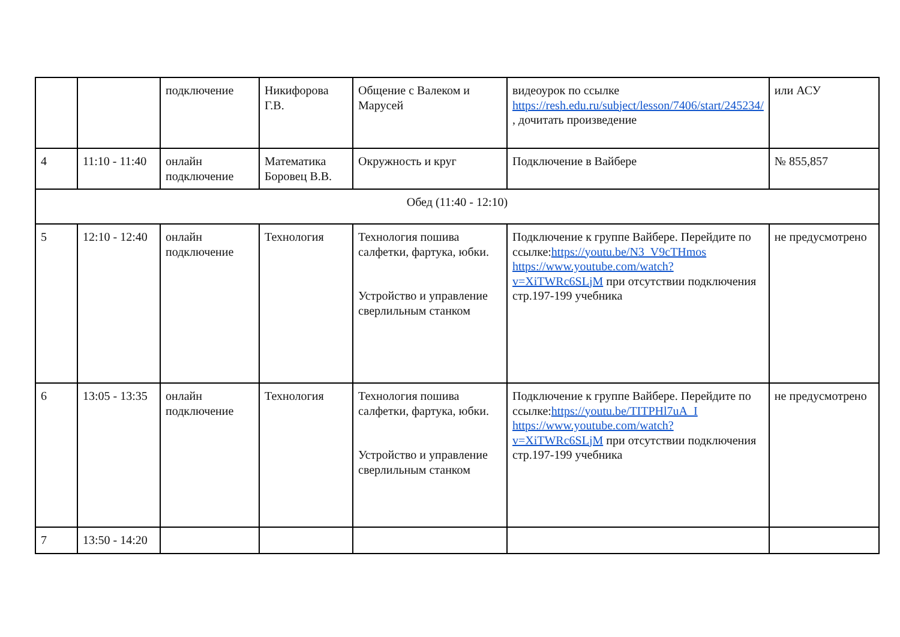| | | подключение | Никифорова Г.В. | Общение с Валеком и Марусей | видеоурок по ссылке https://resh.edu.ru/subject/lesson/7406/start/245234/ , дочитать произведение | или АСУ |
| 4 | 11:10 - 11:40 | онлайн подключение | Математика Боровец В.В. | Окружность и круг | Подключение в Вайбере | № 855,857 |
| Обед (11:40 - 12:10) | | | | | | |
| 5 | 12:10 - 12:40 | онлайн подключение | Технология | Технология пошива салфетки, фартука, юбки. Устройство и управление сверлильным станком | Подключение к группе Вайбере. Перейдите по ссылке: https://youtu.be/N3_V9cTHmos https://www.youtube.com/watch?v=XiTWRc6SLjM при отсутствии подключения стр.197-199 учебника | не предусмотрено |
| 6 | 13:05 - 13:35 | онлайн подключение | Технология | Технология пошива салфетки, фартука, юбки. Устройство и управление сверлильным станком | Подключение к группе Вайбере. Перейдите по ссылке: https://youtu.be/TITPHl7uA_I https://www.youtube.com/watch?v=XiTWRc6SLjM при отсутствии подключения стр.197-199 учебника | не предусмотрено |
| 7 | 13:50 - 14:20 | | | | | |